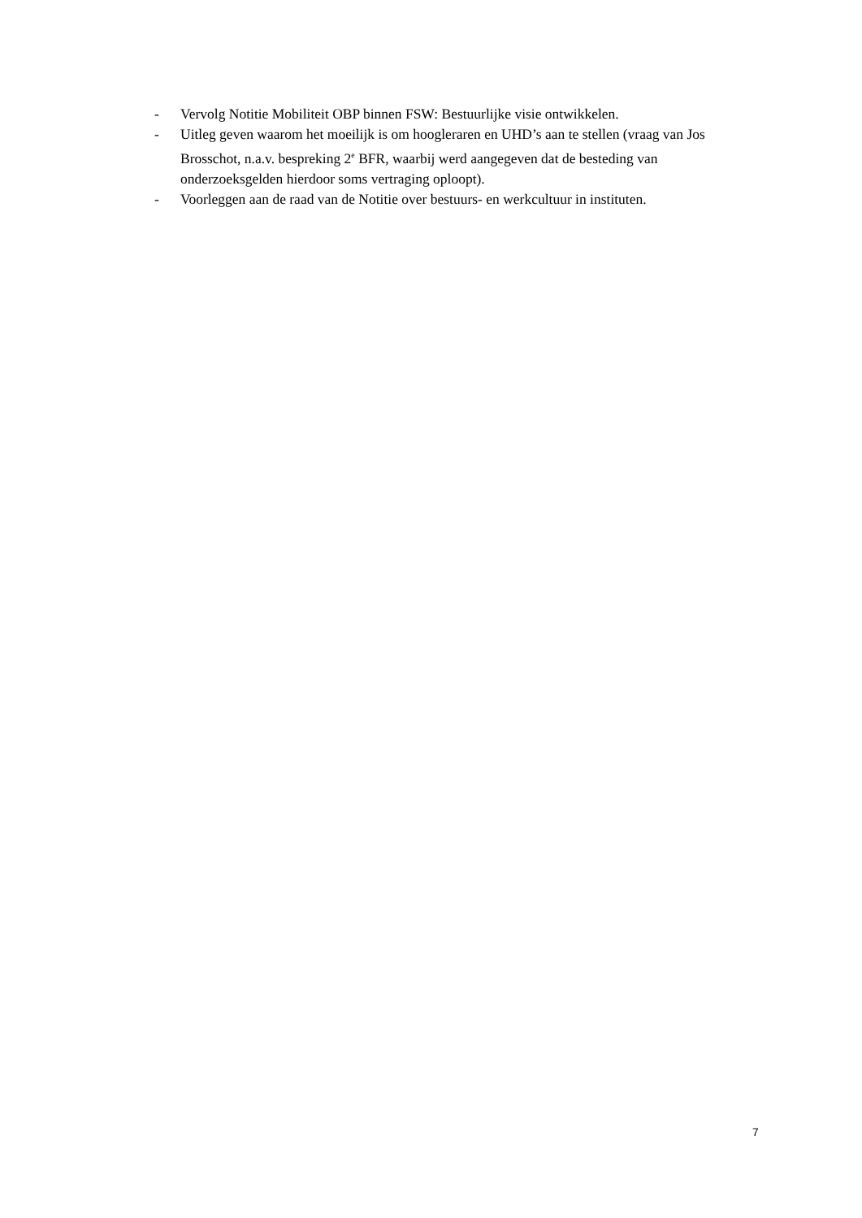- Vervolg Notitie Mobiliteit OBP binnen FSW: Bestuurlijke visie ontwikkelen.
- Uitleg geven waarom het moeilijk is om hoogleraren en UHD’s aan te stellen (vraag van Jos Brosschot, n.a.v. bespreking 2<sup>e</sup> BFR, waarbij werd aangegeven dat de besteding van onderzoeksgelden hierdoor soms vertraging oploopt).
- Voorleggen aan de raad van de Notitie over bestuurs- en werkcultuur in instituten.
7